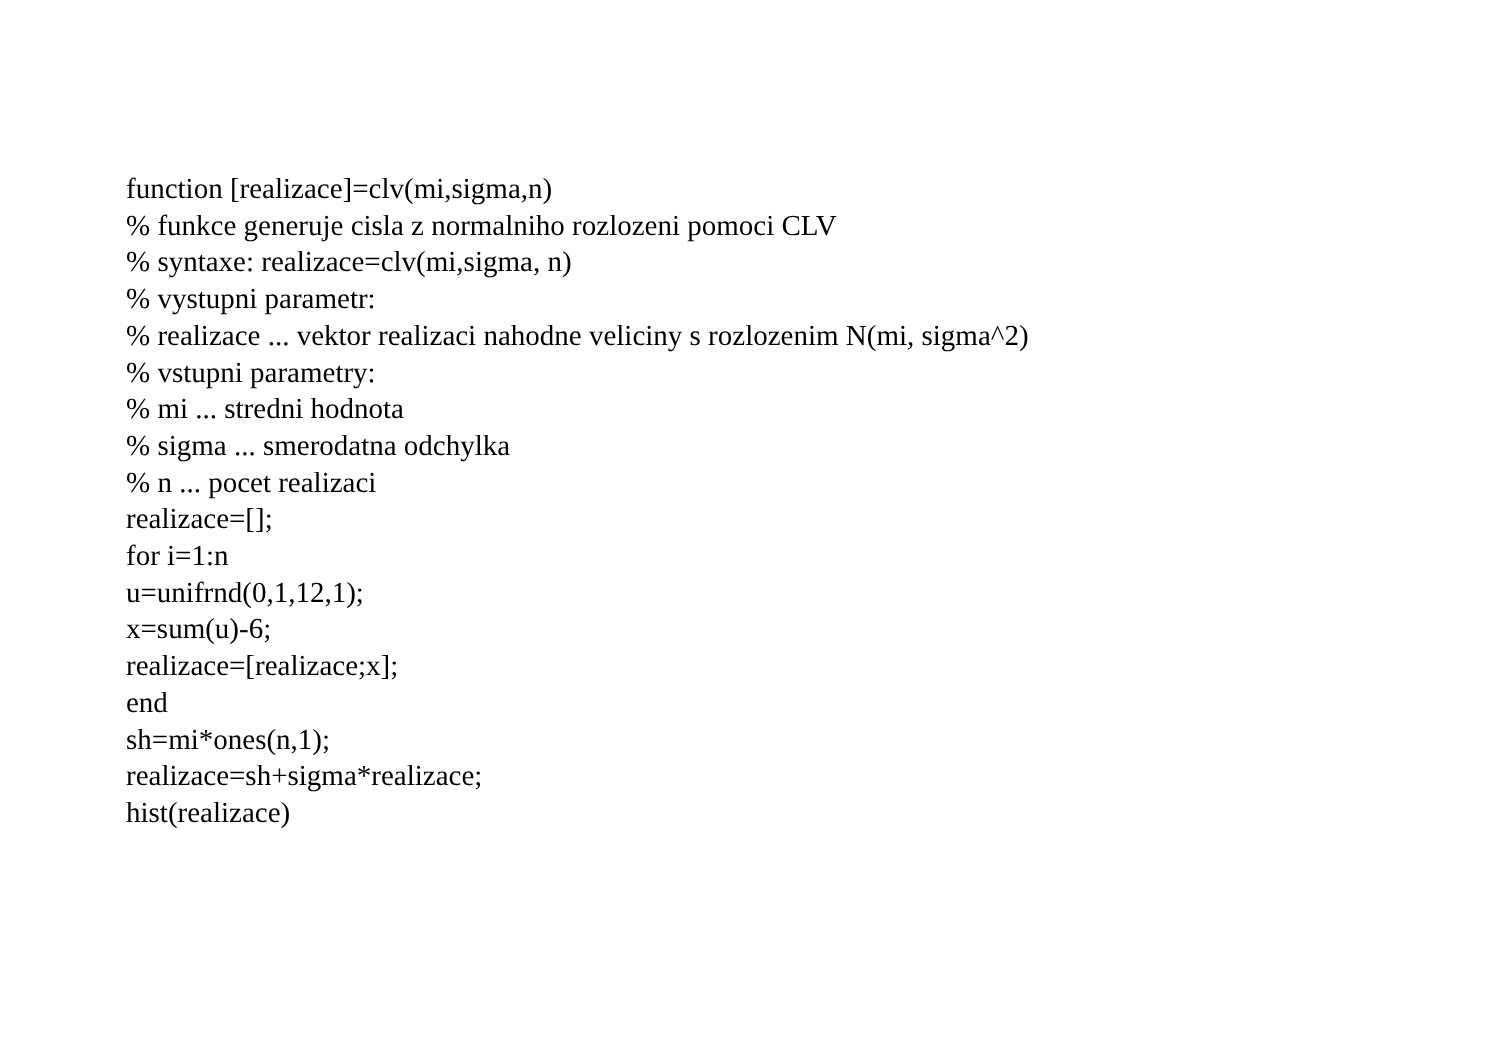function [realizace]=clv(mi,sigma,n)
% funkce generuje cisla z normalniho rozlozeni pomoci CLV
% syntaxe: realizace=clv(mi,sigma, n)
% vystupni parametr:
% realizace ... vektor realizaci nahodne veliciny s rozlozenim N(mi, sigma^2)
% vstupni parametry:
% mi ... stredni hodnota
% sigma ... smerodatna odchylka
% n ... pocet realizaci
realizace=[];
for i=1:n
u=unifrnd(0,1,12,1);
x=sum(u)-6;
realizace=[realizace;x];
end
sh=mi*ones(n,1);
realizace=sh+sigma*realizace;
hist(realizace)